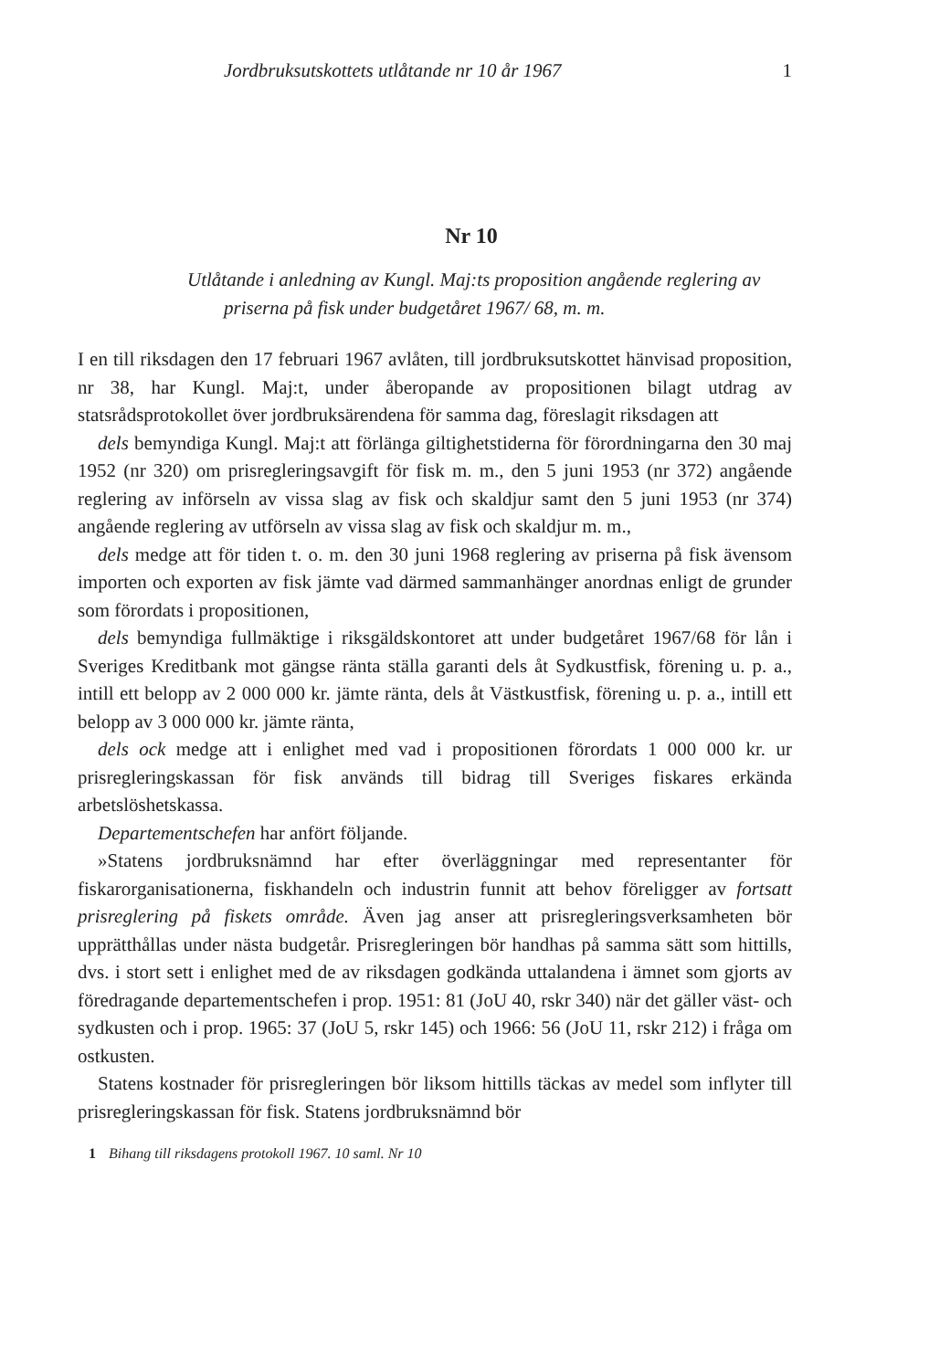Jordbruksutskottets utlåtande nr 10 år 1967 1
Nr 10
Utlåtande i anledning av Kungl. Maj:ts proposition angående reglering av priserna på fisk under budgetåret 1967/ 68, m. m.
I en till riksdagen den 17 februari 1967 avlåten, till jordbruksutskottet hänvisad proposition, nr 38, har Kungl. Maj:t, under åberopande av propositionen bilagt utdrag av statsrådsprotokollet över jordbruksärendena för samma dag, föreslagit riksdagen att
dels bemyndiga Kungl. Maj:t att förlänga giltighetstiderna för förordningarna den 30 maj 1952 (nr 320) om prisregleringsavgift för fisk m. m., den 5 juni 1953 (nr 372) angående reglering av införseln av vissa slag av fisk och skaldjur samt den 5 juni 1953 (nr 374) angående reglering av utförseln av vissa slag av fisk och skaldjur m. m.,
dels medge att för tiden t. o. m. den 30 juni 1968 reglering av priserna på fisk ävensom importen och exporten av fisk jämte vad därmed sammanhänger anordnas enligt de grunder som förordats i propositionen,
dels bemyndiga fullmäktige i riksgäldskontoret att under budgetåret 1967/68 för lån i Sveriges Kreditbank mot gängse ränta ställa garanti dels åt Sydkustfisk, förening u. p. a., intill ett belopp av 2 000 000 kr. jämte ränta, dels åt Västkustfisk, förening u. p. a., intill ett belopp av 3 000 000 kr. jämte ränta,
dels ock medge att i enlighet med vad i propositionen förordats 1 000 000 kr. ur prisregleringskassan för fisk används till bidrag till Sveriges fiskares erkända arbetslöshetskassa.
Departementschefen har anfört följande.
»Statens jordbruksnämnd har efter överläggningar med representanter för fiskarorganisationerna, fiskhandeln och industrin funnit att behov föreligger av fortsatt prisreglering på fiskets område. Även jag anser att prisregleringsverksamheten bör upprätthållas under nästa budgetår. Prisregleringen bör handhas på samma sätt som hittills, dvs. i stort sett i enlighet med de av riksdagen godkända uttalandena i ämnet som gjorts av föredragande departementschefen i prop. 1951: 81 (JoU 40, rskr 340) när det gäller väst- och sydkusten och i prop. 1965: 37 (JoU 5, rskr 145) och 1966: 56 (JoU 11, rskr 212) i fråga om ostkusten.
Statens kostnader för prisregleringen bör liksom hittills täckas av medel som inflyter till prisregleringskassan för fisk. Statens jordbruksnämnd bör
1 Bihang till riksdagens protokoll 1967. 10 saml. Nr 10